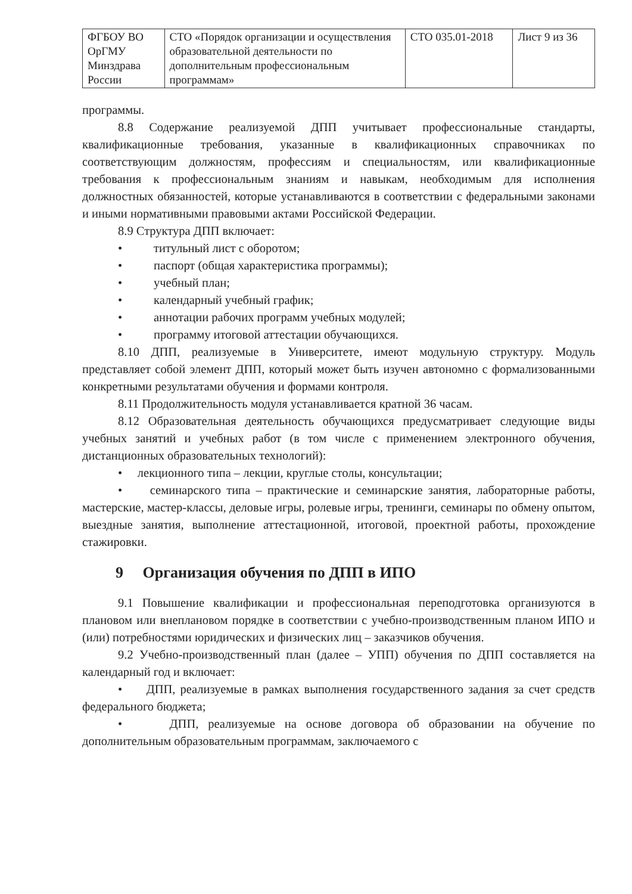| ФГБОУ ВО ОрГМУ Минздрава России | СТО «Порядок организации и осуществления образовательной деятельности по дополнительным профессиональным программам» | СТО 035.01-2018 | Лист 9 из 36 |
программы.
8.8 Содержание реализуемой ДПП учитывает профессиональные стандарты, квалификационные требования, указанные в квалификационных справочниках по соответствующим должностям, профессиям и специальностям, или квалификационные требования к профессиональным знаниям и навыкам, необходимым для исполнения должностных обязанностей, которые устанавливаются в соответствии с федеральными законами и иными нормативными правовыми актами Российской Федерации.
8.9 Структура ДПП включает:
• титульный лист с оборотом;
• паспорт (общая характеристика программы);
• учебный план;
• календарный учебный график;
• аннотации рабочих программ учебных модулей;
• программу итоговой аттестации обучающихся.
8.10 ДПП, реализуемые в Университете, имеют модульную структуру. Модуль представляет собой элемент ДПП, который может быть изучен автономно с формализованными конкретными результатами обучения и формами контроля.
8.11 Продолжительность модуля устанавливается кратной 36 часам.
8.12 Образовательная деятельность обучающихся предусматривает следующие виды учебных занятий и учебных работ (в том числе с применением электронного обучения, дистанционных образовательных технологий):
• лекционного типа – лекции, круглые столы, консультации;
• семинарского типа – практические и семинарские занятия, лабораторные работы, мастерские, мастер-классы, деловые игры, ролевые игры, тренинги, семинары по обмену опытом, выездные занятия, выполнение аттестационной, итоговой, проектной работы, прохождение стажировки.
9 Организация обучения по ДПП в ИПО
9.1 Повышение квалификации и профессиональная переподготовка организуются в плановом или внеплановом порядке в соответствии с учебно-производственным планом ИПО и (или) потребностями юридических и физических лиц – заказчиков обучения.
9.2 Учебно-производственный план (далее – УПП) обучения по ДПП составляется на календарный год и включает:
• ДПП, реализуемые в рамках выполнения государственного задания за счет средств федерального бюджета;
• ДПП, реализуемые на основе договора об образовании на обучение по дополнительным образовательным программам, заключаемого с